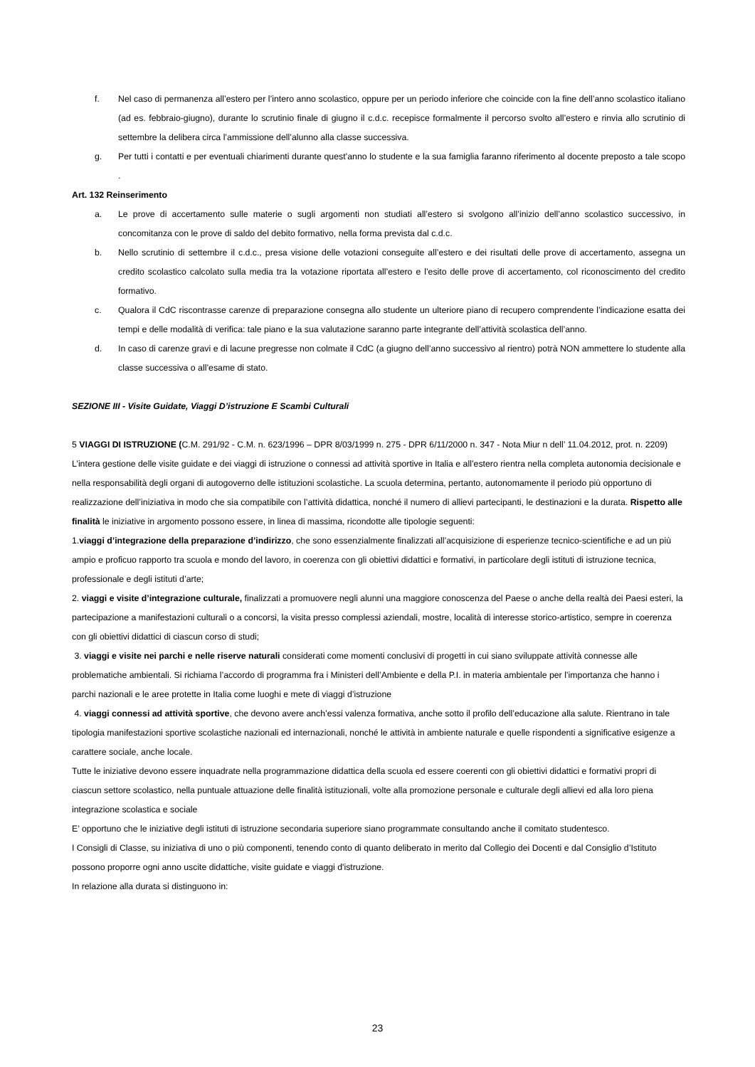f. Nel caso di permanenza all’estero per l’intero anno scolastico, oppure per un periodo inferiore che coincide con la fine dell’anno scolastico italiano (ad es. febbraio-giugno), durante lo scrutinio finale di giugno il c.d.c. recepisce formalmente il percorso svolto all’estero e rinvia allo scrutinio di settembre la delibera circa l’ammissione dell’alunno alla classe successiva.
g. Per tutti i contatti e per eventuali chiarimenti durante quest’anno lo studente e la sua famiglia faranno riferimento al docente preposto a tale scopo .
Art. 132 Reinserimento
a. Le prove di accertamento sulle materie o sugli argomenti non studiati all’estero si svolgono all’inizio dell’anno scolastico successivo, in concomitanza con le prove di saldo del debito formativo, nella forma prevista dal c.d.c.
b. Nello scrutinio di settembre il c.d.c., presa visione delle votazioni conseguite all’estero e dei risultati delle prove di accertamento, assegna un credito scolastico calcolato sulla media tra la votazione riportata all’estero e l’esito delle prove di accertamento, col riconoscimento del credito formativo.
c. Qualora il CdC riscontrasse carenze di preparazione consegna allo studente un ulteriore piano di recupero comprendente l’indicazione esatta dei tempi e delle modalità di verifica: tale piano e la sua valutazione saranno parte integrante dell’attività scolastica dell’anno.
d. In caso di carenze gravi e di lacune pregresse non colmate il CdC (a giugno dell’anno successivo al rientro) potrà NON ammettere lo studente alla classe successiva o all’esame di stato.
SEZIONE III - Visite Guidate, Viaggi D’istruzione E Scambi Culturali
5 VIAGGI DI ISTRUZIONE (C.M. 291/92 - C.M. n. 623/1996 – DPR 8/03/1999 n. 275 - DPR 6/11/2000 n. 347 - Nota Miur n dell’ 11.04.2012, prot. n. 2209)
L’intera gestione delle visite guidate e dei viaggi di istruzione o connessi ad attività sportive in Italia e all’estero rientra nella completa autonomia decisionale e nella responsabilità degli organi di autogoverno delle istituzioni scolastiche. La scuola determina, pertanto, autonomamente il periodo più opportuno di realizzazione dell’iniziativa in modo che sia compatibile con l’attività didattica, nonché il numero di allievi partecipanti, le destinazioni e la durata. Rispetto alle finalità le iniziative in argomento possono essere, in linea di massima, ricondotte alle tipologie seguenti:
1.viaggi d’integrazione della preparazione d’indirizzo, che sono essenzialmente finalizzati all’acquisizione di esperienze tecnico-scientifiche e ad un più ampio e proficuo rapporto tra scuola e mondo del lavoro, in coerenza con gli obiettivi didattici e formativi, in particolare degli istituti di istruzione tecnica, professionale e degli istituti d’arte;
2. viaggi e visite d’integrazione culturale, finalizzati a promuovere negli alunni una maggiore conoscenza del Paese o anche della realtà dei Paesi esteri, la partecipazione a manifestazioni culturali o a concorsi, la visita presso complessi aziendali, mostre, località di interesse storico-artistico, sempre in coerenza con gli obiettivi didattici di ciascun corso di studi;
3. viaggi e visite nei parchi e nelle riserve naturali considerati come momenti conclusivi di progetti in cui siano sviluppate attività connesse alle problematiche ambientali. Si richiama l’accordo di programma fra i Ministeri dell’Ambiente e della P.I. in materia ambientale per l’importanza che hanno i parchi nazionali e le aree protette in Italia come luoghi e mete di viaggi d’istruzione
4. viaggi connessi ad attività sportive, che devono avere anch’essi valenza formativa, anche sotto il profilo dell’educazione alla salute. Rientrano in tale tipologia manifestazioni sportive scolastiche nazionali ed internazionali, nonché le attività in ambiente naturale e quelle rispondenti a significative esigenze a carattere sociale, anche locale.
Tutte le iniziative devono essere inquadrate nella programmazione didattica della scuola ed essere coerenti con gli obiettivi didattici e formativi propri di ciascun settore scolastico, nella puntuale attuazione delle finalità istituzionali, volte alla promozione personale e culturale degli allievi ed alla loro piena integrazione scolastica e sociale
E’ opportuno che le iniziative degli istituti di istruzione secondaria superiore siano programmate consultando anche il comitato studentesco.
I Consigli di Classe, su iniziativa di uno o più componenti, tenendo conto di quanto deliberato in merito dal Collegio dei Docenti e dal Consiglio d’Istituto possono proporre ogni anno uscite didattiche, visite guidate e viaggi d'istruzione.
In relazione alla durata si distinguono in:
23